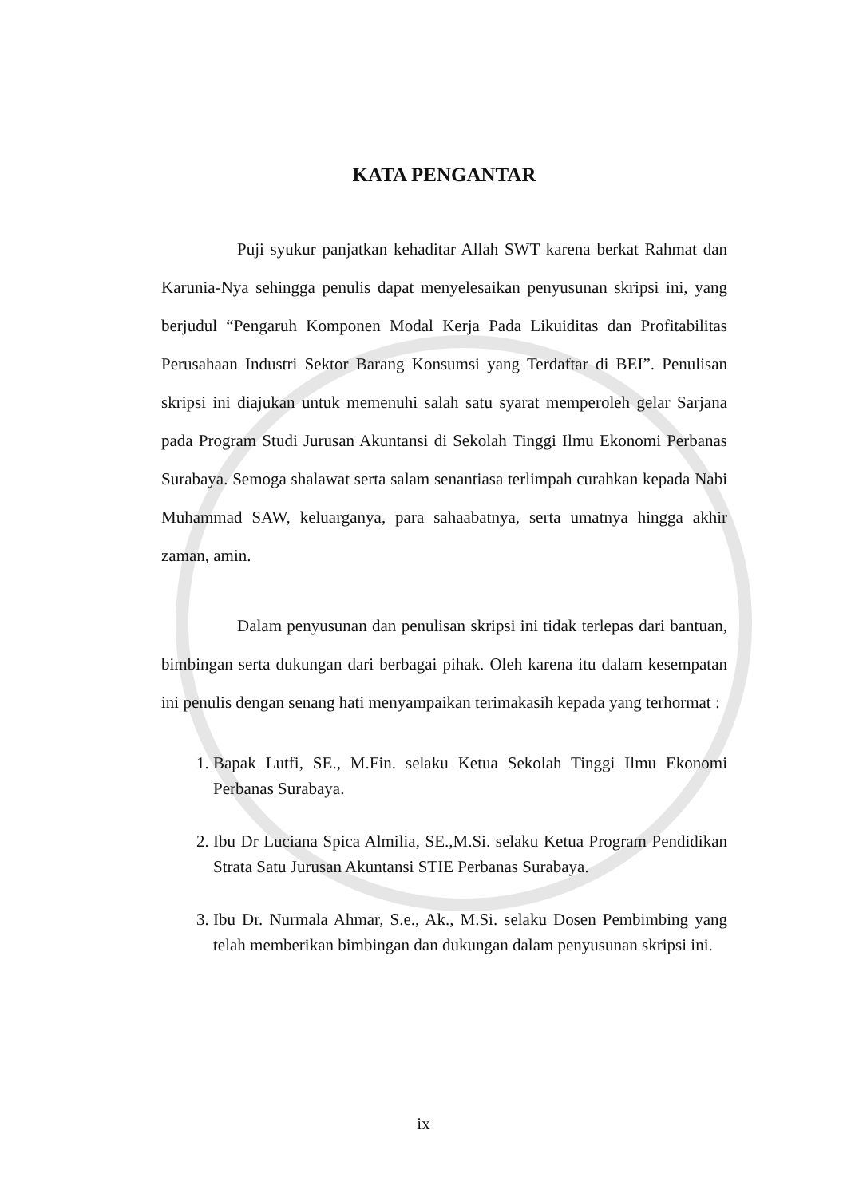KATA PENGANTAR
Puji syukur panjatkan kehaditar Allah SWT karena berkat Rahmat dan Karunia-Nya sehingga penulis dapat menyelesaikan penyusunan skripsi ini, yang berjudul “Pengaruh Komponen Modal Kerja Pada Likuiditas dan Profitabilitas Perusahaan Industri Sektor Barang Konsumsi yang Terdaftar di BEI”. Penulisan skripsi ini diajukan untuk memenuhi salah satu syarat memperoleh gelar Sarjana pada Program Studi Jurusan Akuntansi di Sekolah Tinggi Ilmu Ekonomi Perbanas Surabaya. Semoga shalawat serta salam senantiasa terlimpah curahkan kepada Nabi Muhammad SAW, keluarganya, para sahaabatnya, serta umatnya hingga akhir zaman, amin.
Dalam penyusunan dan penulisan skripsi ini tidak terlepas dari bantuan, bimbingan serta dukungan dari berbagai pihak. Oleh karena itu dalam kesempatan ini penulis dengan senang hati menyampaikan terimakasih kepada yang terhormat :
1. Bapak Lutfi, SE., M.Fin. selaku Ketua Sekolah Tinggi Ilmu Ekonomi Perbanas Surabaya.
2. Ibu Dr Luciana Spica Almilia, SE.,M.Si. selaku Ketua Program Pendidikan Strata Satu Jurusan Akuntansi STIE Perbanas Surabaya.
3. Ibu Dr. Nurmala Ahmar, S.e., Ak., M.Si. selaku Dosen Pembimbing yang telah memberikan bimbingan dan dukungan dalam penyusunan skripsi ini.
ix